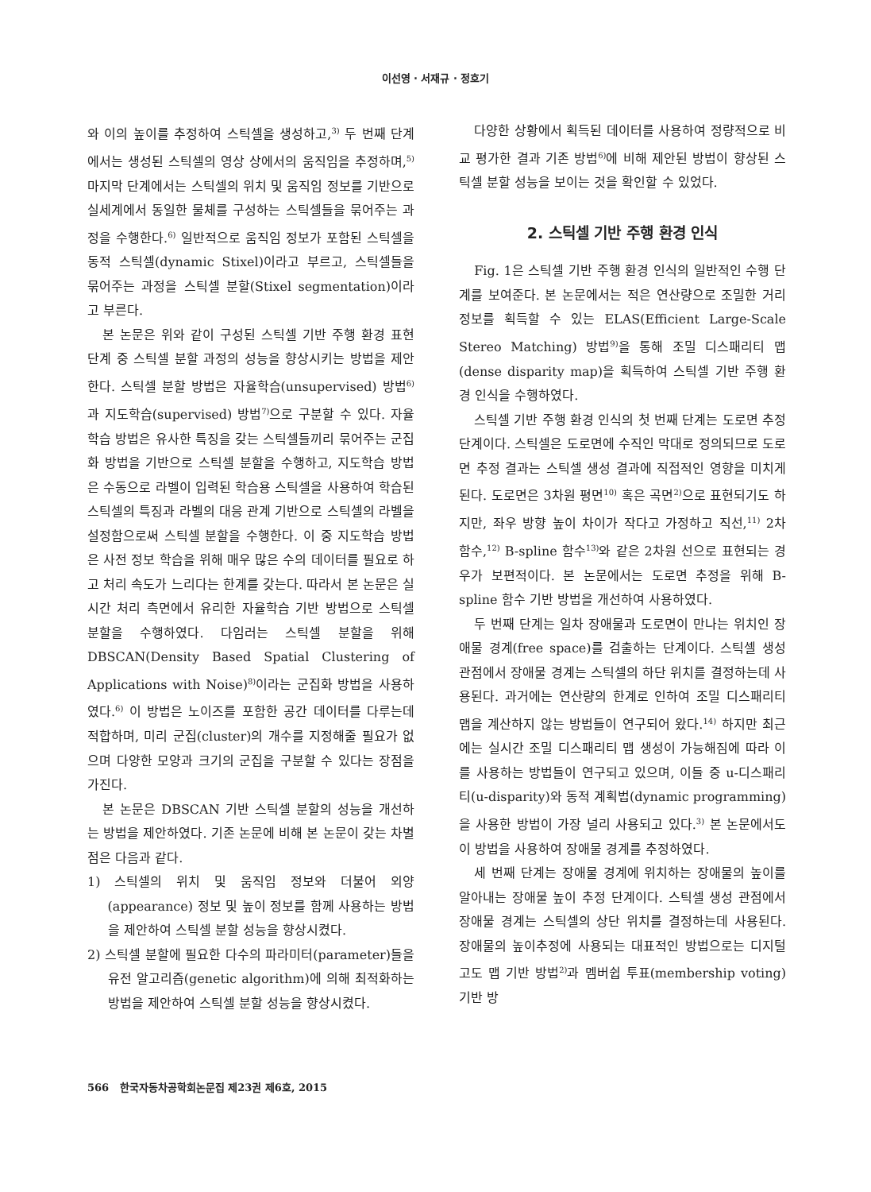이선영 · 서재규 · 정호기
와 이의 높이를 추정하여 스틱셀을 생성하고,<sup>3)</sup> 두 번째 단계에서는 생성된 스틱셀의 영상 상에서의 움직임을 추정하며,<sup>5)</sup> 마지막 단계에서는 스틱셀의 위치 및 움직임 정보를 기반으로 실세계에서 동일한 물체를 구성하는 스틱셀들을 묶어주는 과정을 수행한다.<sup>6)</sup> 일반적으로 움직임 정보가 포함된 스틱셀을 동적 스틱셀(dynamic Stixel)이라고 부르고, 스틱셀들을 묶어주는 과정을 스틱셀 분할(Stixel segmentation)이라고 부른다.
본 논문은 위와 같이 구성된 스틱셀 기반 주행 환경 표현 단계 중 스틱셀 분할 과정의 성능을 향상시키는 방법을 제안한다. 스틱셀 분할 방법은 자율학습(unsupervised) 방법<sup>6)</sup>과 지도학습(supervised) 방법<sup>7)</sup>으로 구분할 수 있다. 자율학습 방법은 유사한 특징을 갖는 스틱셀들끼리 묶어주는 군집화 방법을 기반으로 스틱셀 분할을 수행하고, 지도학습 방법은 수동으로 라벨이 입력된 학습용 스틱셀을 사용하여 학습된 스틱셀의 특징과 라벨의 대응 관계 기반으로 스틱셀의 라벨을 설정함으로써 스틱셀 분할을 수행한다. 이 중 지도학습 방법은 사전 정보 학습을 위해 매우 많은 수의 데이터를 필요로 하고 처리 속도가 느리다는 한계를 갖는다. 따라서 본 논문은 실시간 처리 측면에서 유리한 자율학습 기반 방법으로 스틱셀 분할을 수행하였다. 다임러는 스틱셀 분할을 위해 DBSCAN(Density Based Spatial Clustering of Applications with Noise)<sup>8)</sup>이라는 군집화 방법을 사용하였다.<sup>6)</sup> 이 방법은 노이즈를 포함한 공간 데이터를 다루는데 적합하며, 미리 군집(cluster)의 개수를 지정해줄 필요가 없으며 다양한 모양과 크기의 군집을 구분할 수 있다는 장점을 가진다.
본 논문은 DBSCAN 기반 스틱셀 분할의 성능을 개선하는 방법을 제안하였다. 기존 논문에 비해 본 논문이 갖는 차별점은 다음과 같다.
1) 스틱셀의 위치 및 움직임 정보와 더불어 외양(appearance) 정보 및 높이 정보를 함께 사용하는 방법을 제안하여 스틱셀 분할 성능을 향상시켰다.
2) 스틱셀 분할에 필요한 다수의 파라미터(parameter)들을 유전 알고리즘(genetic algorithm)에 의해 최적화하는 방법을 제안하여 스틱셀 분할 성능을 향상시켰다.
다양한 상황에서 획득된 데이터를 사용하여 정량적으로 비교 평가한 결과 기존 방법<sup>6)</sup>에 비해 제안된 방법이 향상된 스틱셀 분할 성능을 보이는 것을 확인할 수 있었다.
2. 스틱셀 기반 주행 환경 인식
Fig. 1은 스틱셀 기반 주행 환경 인식의 일반적인 수행 단계를 보여준다. 본 논문에서는 적은 연산량으로 조밀한 거리 정보를 획득할 수 있는 ELAS(Efficient Large-Scale Stereo Matching) 방법<sup>9)</sup>을 통해 조밀 디스패리티 맵(dense disparity map)을 획득하여 스틱셀 기반 주행 환경 인식을 수행하였다.
스틱셀 기반 주행 환경 인식의 첫 번째 단계는 도로면 추정 단계이다. 스틱셀은 도로면에 수직인 막대로 정의되므로 도로면 추정 결과는 스틱셀 생성 결과에 직접적인 영향을 미치게 된다. 도로면은 3차원 평면<sup>10)</sup> 혹은 곡면<sup>2)</sup>으로 표현되기도 하지만, 좌우 방향 높이 차이가 작다고 가정하고 직선,<sup>11)</sup> 2차 함수,<sup>12)</sup> B-spline 함수<sup>13)</sup>와 같은 2차원 선으로 표현되는 경우가 보편적이다. 본 논문에서는 도로면 추정을 위해 B-spline 함수 기반 방법을 개선하여 사용하였다.
두 번째 단계는 일차 장애물과 도로면이 만나는 위치인 장애물 경계(free space)를 검출하는 단계이다. 스틱셀 생성 관점에서 장애물 경계는 스틱셀의 하단 위치를 결정하는데 사용된다. 과거에는 연산량의 한계로 인하여 조밀 디스패리티 맵을 계산하지 않는 방법들이 연구되어 왔다.<sup>14)</sup> 하지만 최근에는 실시간 조밀 디스패리티 맵 생성이 가능해짐에 따라 이를 사용하는 방법들이 연구되고 있으며, 이들 중 u-디스패리티(u-disparity)와 동적 계획법(dynamic programming)을 사용한 방법이 가장 널리 사용되고 있다.<sup>3)</sup> 본 논문에서도 이 방법을 사용하여 장애물 경계를 추정하였다.
세 번째 단계는 장애물 경계에 위치하는 장애물의 높이를 알아내는 장애물 높이 추정 단계이다. 스틱셀 생성 관점에서 장애물 경계는 스틱셀의 상단 위치를 결정하는데 사용된다. 장애물의 높이추정에 사용되는 대표적인 방법으로는 디지털 고도 맵 기반 방법<sup>2)</sup>과 멤버쉽 투표(membership voting) 기반 방
566 한국자동차공학회논문집 제23권 제6호, 2015